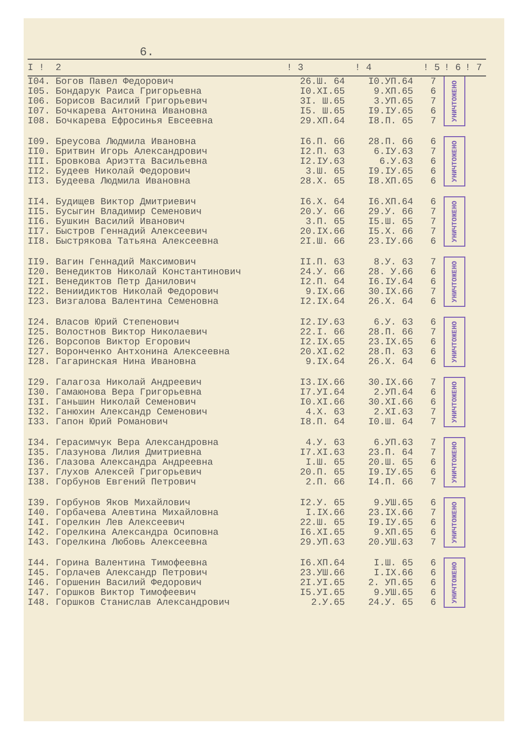6.
| I ! | 2 | ! 3 | ! 4 | ! 5 | ! 6 | ! 7 |
| --- | --- | --- | --- | --- | --- | --- |
| I04. | Богов Павел Федорович | 26.Ш. 64 | I0.УП.64 | 7 | УНИЧТОЖЕНО | |
| I05. | Бондарук Раиса Григорьевна | I0.XI.65 | 9.XП.65 | 6 | | |
| I06. | Борисов Василий Григорьевич | 3I. Ш.65 | 3.УП.65 | 7 | | |
| I07. | Бочкарева Антонина Ивановна | I5. Ш.65 | I9.IУ.65 | 6 | | |
| I08. | Бочкарева Ефросинья Евсеевна | 29.XП.64 | I8.П. 65 | 7 | | |
| I09. | Бреусова Людмила Ивановна | I6.П. 66 | 28.П. 66 | 6 | УНИЧТОЖЕНО | |
| II0. | Бритвин Игорь Александрович | I2.П. 63 | 6.IУ.63 | 7 | | |
| III. | Бровкова Ариэтта Васильевна | I2.IУ.63 | 6.У.63 | 6 | | |
| II2. | Будеев Николай Федорович | 3.Ш. 65 | I9.IУ.65 | 6 | | |
| II3. | Будеева Людмила Ивановна | 28.X. 65 | I8.XП.65 | 6 | | |
| II4. | Будищев Виктор Дмитриевич | I6.X. 64 | I6.XП.64 | 6 | УНИЧТОЖЕНО | |
| II5. | Бусыгин Владимир Семенович | 20.У. 66 | 29.У. 66 | 7 | | |
| II6. | Бушкин Василий Иванович | 3.П. 65 | I5.Ш. 65 | 7 | | |
| II7. | Быстров Геннадий Алексеевич | 20.IX.66 | I5.X. 66 | 7 | | |
| II8. | Быстрякова Татьяна Алексеевна | 2I.Ш. 66 | 23.IУ.66 | 6 | | |
| II9. | Вагин Геннадий Максимович | II.П. 63 | 8.У. 63 | 7 | УНИЧТОЖЕНО | |
| I20. | Венедиктов Николай Константинович | 24.У. 66 | 28. У.66 | 6 | | |
| I2I. | Венедиктов Петр Данилович | I2.П. 64 | I6.IУ.64 | 6 | | |
| I22. | Вениидиктов Николай Федорович | 9.IX.66 | 30.IX.66 | 7 | | |
| I23. | Визгалова Валентина Семеновна | I2.IX.64 | 26.X. 64 | 6 | | |
| I24. | Власов Юрий Степенович | I2.IУ.63 | 6.У. 63 | 6 | УНИЧТОЖЕНО | |
| I25. | Волостнов Виктор Николаевич | 22.I. 66 | 28.П. 66 | 7 | | |
| I26. | Ворсопов Виктор Егорович | I2.IX.65 | 23.IX.65 | 6 | | |
| I27. | Воронченко Антхонина Алексеевна | 20.XI.62 | 28.П. 63 | 6 | | |
| I28. | Гагаринская Нина Ивановна | 9.IX.64 | 26.X. 64 | 6 | | |
| I29. | Галагоза Николай Андреевич | I3.IX.66 | 30.IX.66 | 7 | УНИЧТОЖЕНО | |
| I30. | Гамаюнова Вера Григорьевна | I7.УI.64 | 2.УП.64 | 6 | | |
| I3I. | Ганьшин Николай Семенович | I0.XI.66 | 30.XI.66 | 6 | | |
| I32. | Ганюхин Александр Семенович | 4.X. 63 | 2.XI.63 | 7 | | |
| I33. | Гапон Юрий Романович | I8.П. 64 | I0.Ш. 64 | 7 | | |
| I34. | Герасимчук Вера Александровна | 4.У. 63 | 6.УП.63 | 7 | УНИЧТОЖЕНО | |
| I35. | Глазунова Лилия Дмитриевна | I7.XI.63 | 23.П. 64 | 7 | | |
| I36. | Глазова Александра Андреевна | I.Ш. 65 | 20.Ш. 65 | 6 | | |
| I37. | Глухов Алексей Григорьевич | 20.П. 65 | I9.IУ.65 | 6 | | |
| I38. | Горбунов Евгений Петрович | 2.П. 66 | I4.П. 66 | 7 | | |
| I39. | Горбунов Яков Михайлович | I2.У. 65 | 9.УШ.65 | 6 | УНИЧТОЖЕНО | |
| I40. | Горбачева Алевтина Михайловна | I.IX.66 | 23.IX.66 | 7 | | |
| I4I. | Горелкин Лев Алексеевич | 22.Ш. 65 | I9.IУ.65 | 6 | | |
| I42. | Горелкина Александра Осиповна | I6.XI.65 | 9.XП.65 | 6 | | |
| I43. | Горелкина Любовь Алексеевна | 29.УП.63 | 20.УШ.63 | 7 | | |
| I44. | Горина Валентина Тимофеевна | I6.XП.64 | I.Ш. 65 | 6 | УНИЧТОЖЕНО | |
| I45. | Горлачев Александр Петрович | 23.УШ.66 | I.IX.66 | 6 | | |
| I46. | Горшенин Василий Федорович | 2I.УI.65 | 2. УП.65 | 6 | | |
| I47. | Горшков Виктор Тимофеевич | I5.УI.65 | 9.УШ.65 | 6 | | |
| I48. | Горшков Станислав Александрович | 2.У.65 | 24.У. 65 | 6 | | |